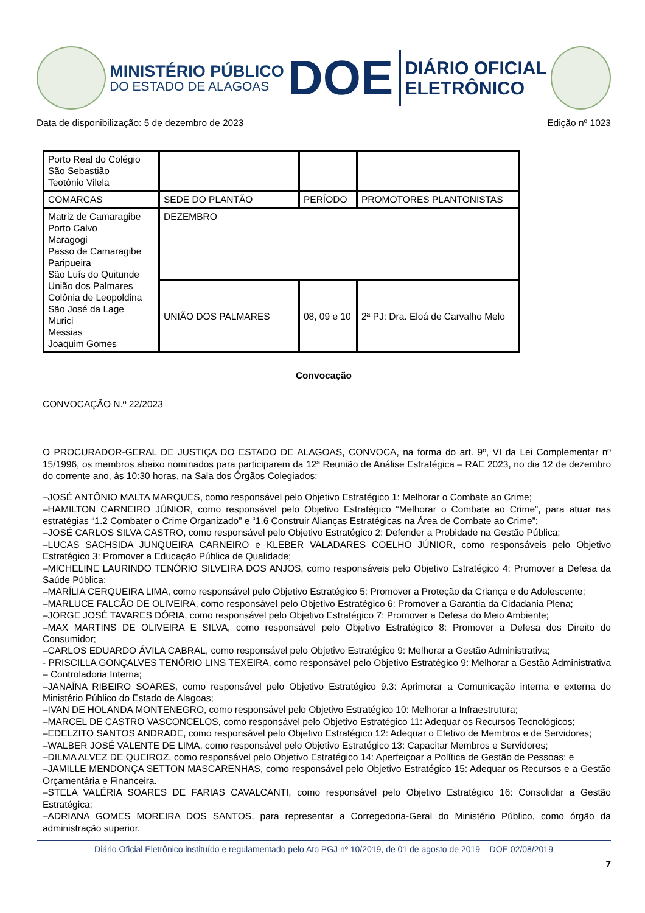MINISTÉRIO PÚBLICO
DO ESTADO DE ALAGOAS
DOE
DIÁRIO OFICIAL
ELETRÔNICO
Data de disponibilização: 5 de dezembro de 2023 Edição nº 1023
| Porto Real do Colégio São Sebastião Teotônio Vilela | | | |
| COMARCAS | SEDE DO PLANTÃO | PERÍODO | PROMOTORES PLANTONISTAS |
| Matriz de Camaragibe Porto Calvo Maragogi Passo de Camaragibe Paripueira São Luís do Quitunde União dos Palmares Colônia de Leopoldina São José da Lage Murici Messias Joaquim Gomes | DEZEMBRO | | |
| | UNIÃO DOS PALMARES | 08, 09 e 10 | 2ª PJ: Dra. Eloá de Carvalho Melo |
Convocação
CONVOCAÇÃO N.º 22/2023
O PROCURADOR-GERAL DE JUSTIÇA DO ESTADO DE ALAGOAS, CONVOCA, na forma do art. 9º, VI da Lei Complementar nº 15/1996, os membros abaixo nominados para participarem da 12ª Reunião de Análise Estratégica – RAE 2023, no dia 12 de dezembro do corrente ano, às 10:30 horas, na Sala dos Órgãos Colegiados:
–JOSÉ ANTÔNIO MALTA MARQUES, como responsável pelo Objetivo Estratégico 1: Melhorar o Combate ao Crime;
–HAMILTON CARNEIRO JÚNIOR, como responsável pelo Objetivo Estratégico “Melhorar o Combate ao Crime”, para atuar nas estratégias “1.2 Combater o Crime Organizado” e “1.6 Construir Alianças Estratégicas na Área de Combate ao Crime”;
–JOSÉ CARLOS SILVA CASTRO, como responsável pelo Objetivo Estratégico 2: Defender a Probidade na Gestão Pública;
–LUCAS SACHSIDA JUNQUEIRA CARNEIRO e KLEBER VALADARES COELHO JÚNIOR, como responsáveis pelo Objetivo Estratégico 3: Promover a Educação Pública de Qualidade;
–MICHELINE LAURINDO TENÓRIO SILVEIRA DOS ANJOS, como responsáveis pelo Objetivo Estratégico 4: Promover a Defesa da Saúde Pública;
–MARÍLIA CERQUEIRA LIMA, como responsável pelo Objetivo Estratégico 5: Promover a Proteção da Criança e do Adolescente;
–MARLUCE FALCÃO DE OLIVEIRA, como responsável pelo Objetivo Estratégico 6: Promover a Garantia da Cidadania Plena;
–JORGE JOSÉ TAVARES DÓRIA, como responsável pelo Objetivo Estratégico 7: Promover a Defesa do Meio Ambiente;
–MAX MARTINS DE OLIVEIRA E SILVA, como responsável pelo Objetivo Estratégico 8: Promover a Defesa dos Direito do Consumidor;
–CARLOS EDUARDO ÁVILA CABRAL, como responsável pelo Objetivo Estratégico 9: Melhorar a Gestão Administrativa;
- PRISCILLA GONÇALVES TENÓRIO LINS TEXEIRA, como responsável pelo Objetivo Estratégico 9: Melhorar a Gestão Administrativa – Controladoria Interna;
–JANAÍNA RIBEIRO SOARES, como responsável pelo Objetivo Estratégico 9.3: Aprimorar a Comunicação interna e externa do Ministério Público do Estado de Alagoas;
–IVAN DE HOLANDA MONTENEGRO, como responsável pelo Objetivo Estratégico 10: Melhorar a Infraestrutura;
–MARCEL DE CASTRO VASCONCELOS, como responsável pelo Objetivo Estratégico 11: Adequar os Recursos Tecnológicos;
–EDELZITO SANTOS ANDRADE, como responsável pelo Objetivo Estratégico 12: Adequar o Efetivo de Membros e de Servidores;
–WALBER JOSÉ VALENTE DE LIMA, como responsável pelo Objetivo Estratégico 13: Capacitar Membros e Servidores;
–DILMA ALVEZ DE QUEIROZ, como responsável pelo Objetivo Estratégico 14: Aperfeiçoar a Política de Gestão de Pessoas; e
–JAMILLE MENDONÇA SETTON MASCARENHAS, como responsável pelo Objetivo Estratégico 15: Adequar os Recursos e a Gestão Orçamentária e Financeira.
–STELA VALÉRIA SOARES DE FARIAS CAVALCANTI, como responsável pelo Objetivo Estratégico 16: Consolidar a Gestão Estratégica;
–ADRIANA GOMES MOREIRA DOS SANTOS, para representar a Corregedoria-Geral do Ministério Público, como órgão da administração superior.
Diário Oficial Eletrônico instituído e regulamentado pelo Ato PGJ nº 10/2019, de 01 de agosto de 2019 – DOE 02/08/2019
7